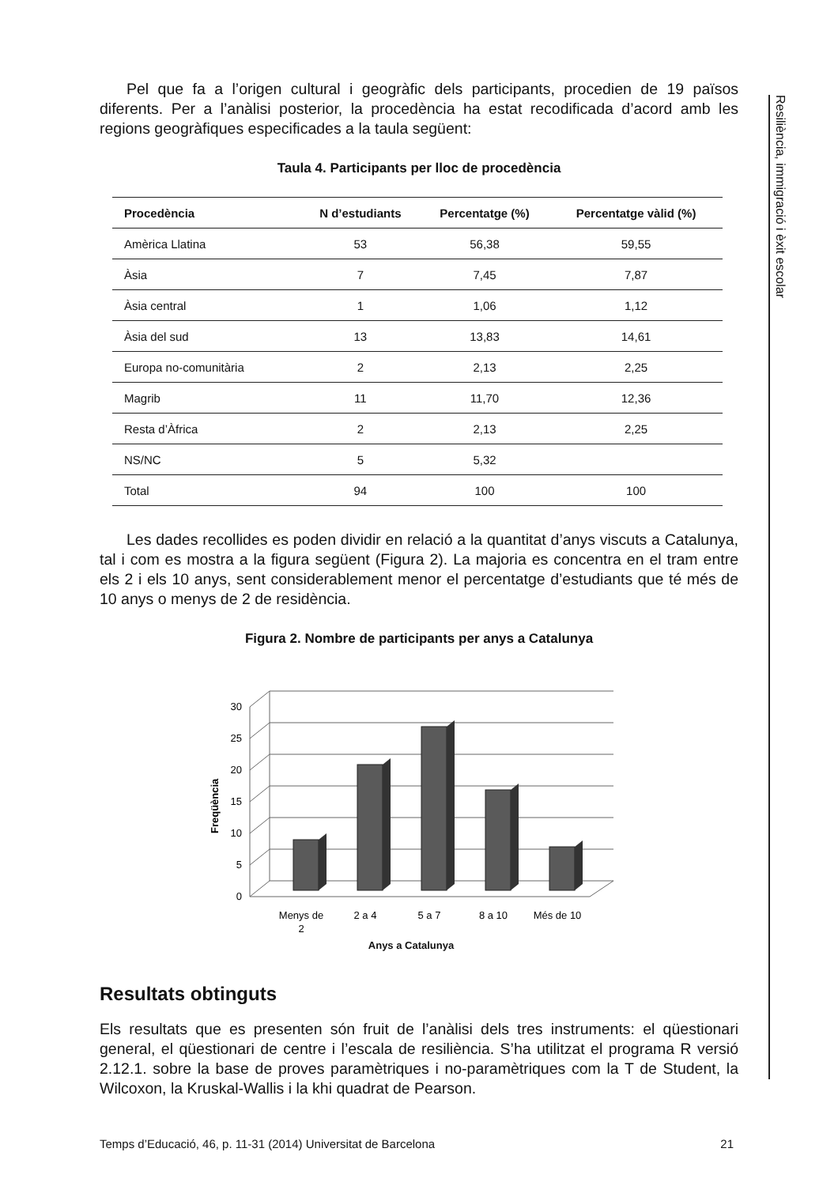Resiliència, immigració i èxit escolar
Pel que fa a l’origen cultural i geogràfic dels participants, procedien de 19 països diferents. Per a l’anàlisi posterior, la procedència ha estat recodificada d’acord amb les regions geogràfiques especificades a la taula següent:
Taula 4. Participants per lloc de procedència
| Procedència | N d’estudiants | Percentatge (%) | Percentatge vàlid (%) |
| --- | --- | --- | --- |
| Amèrica Llatina | 53 | 56,38 | 59,55 |
| Àsia | 7 | 7,45 | 7,87 |
| Àsia central | 1 | 1,06 | 1,12 |
| Àsia del sud | 13 | 13,83 | 14,61 |
| Europa no-comunitària | 2 | 2,13 | 2,25 |
| Magrib | 11 | 11,70 | 12,36 |
| Resta d’Àfrica | 2 | 2,13 | 2,25 |
| NS/NC | 5 | 5,32 | |
| Total | 94 | 100 | 100 |
Les dades recollides es poden dividir en relació a la quantitat d’anys viscuts a Catalunya, tal i com es mostra a la figura següent (Figura 2). La majoria es concentra en el tram entre els 2 i els 10 anys, sent considerablement menor el percentatge d’estudiants que té més de 10 anys o menys de 2 de residència.
Figura 2. Nombre de participants per anys a Catalunya
0
5
10
15
20
25
30
Freqüència
Menys de
2
2 a 4
5 a 7
8 a 10
Més de 10
Anys a Catalunya
Resultats obtinguts
Els resultats que es presenten són fruit de l’anàlisi dels tres instruments: el qüestionari general, el qüestionari de centre i l’escala de resiliència. S’ha utilitzat el programa R versió 2.12.1. sobre la base de proves paramètriques i no-paramètriques com la T de Student, la Wilcoxon, la Kruskal-Wallis i la khi quadrat de Pearson.
Temps d’Educació, 46, p. 11-31 (2014) Universitat de Barcelona 21